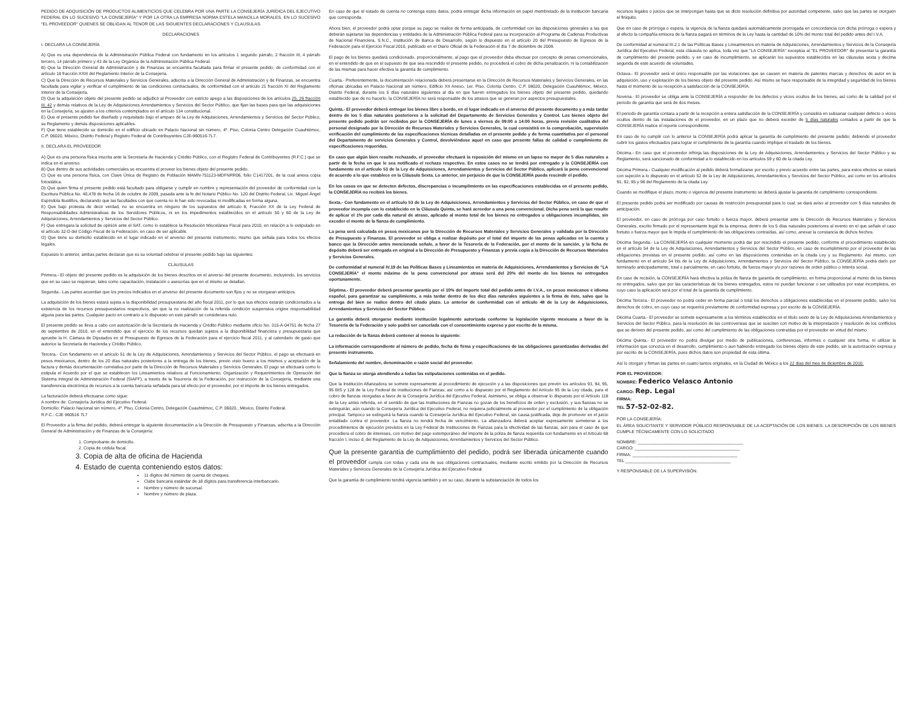PEDIDO DE ADQUISICIÓN DE PRODUCTOS ALIMENTICIOS QUE CELEBRA POR UNA PARTE LA CONSEJERÍA JURÍDICA DEL EJECUTIVO FEDERAL EN LO SUCESIVO "LA CONSEJERÍA" Y POR LA OTRA LA EMPRESA NORMA ESTELA MANCILLA MORALES, EN LO SUCESIVO "EL PROVEEDOR" QUIENES SE OBLIGAN AL TENOR DE LAS SIGUIENTES DECLARACIONES Y CLAUSULAS.
DECLARACIONES
I. DECLARA LA CONSEJERÍA
A) Que es una dependencia de la Administración Pública Federal con fundamento en los artículos 1 segundo párrafo, 2 fracción III, 4 párrafo tercero, 14 párrafo primero y 43 de la Ley Orgánica de la Administración Pública Federal.
B) Que la Dirección General de Administración y de Finanzas se encuentra facultada para firmar el presente pedido, de conformidad con el artículo 16 fracción XXIII del Reglamento Interior de la Consejería.
C) Que la Dirección de Recursos Materiales y Servicios Generales, adscrita a la Dirección General de Administración y de Finanzas, se encuentra facultada para vigilar y verificar el cumplimiento de las condiciones contractuales, de conformidad con el artículo 21 fracción XI del Reglamento Interior de la Consejería.
D) Que la adquisición objeto del presente pedido se adjudicó al Proveedor con estricto apego a las disposiciones de los artículos 25, 26 fracción III, 42 y demás relativos de la Ley de Adquisiciones Arrendamientos y Servicios del Sector Público, que fijan las bases para que las adquisiciones en la Consejería, se ajusten a los criterios contemplados en el artículo 134 constitucional.
E) Que el presente pedido fue diseñado y requisitado bajo el amparo de la Ley de Adquisiciones, Arrendamientos y Servicios del Sector Público, su Reglamento y demás disposiciones aplicables.
F) Que tiene establecido su domicilio en el edificio ubicado en Palacio Nacional sin número, 4º. Piso, Colonia Centro Delegación Cuauhtémoc, C.P. 06020, México, Distrito Federal y Registro Federal de Contribuyentes CJE-960516-7L7.
II. DECLARA EL PROVEEDOR
A) Que es una persona física inscrita ante la Secretaría de Hacienda y Crédito Público, con el Registro Federal de Contribuyentes (R.F.C.) que se indica en el anverso.
B) Que dentro de sus actividades comerciales se encuentra el proveer los bienes objeto del presente pedido.
C) Que es una persona física, con Clave Única de Registro de Población MAMN-751123-MDFNRR06, folio C1417201, de la cual anexa copia fotostática.
D) Que quien firma el presente pedido está facultado para obligarse y cumplir en nombre y representación del proveedor de conformidad con la Escritura Pública No. 40,478 de fecha 16 de octubre de 2009, pasada ante la fe del Notario Público No. 120 del Distrito Federal, Lic. Miguel Ángel Espíndola Bustillos, declarando que las facultades con que cuenta no le han sido revocadas ni modificadas en forma alguna.
E) Que bajo protesta de decir verdad, no se encuentra en ninguno de los supuestos del artículo 8, Fracción XX de la Ley Federal de Responsabilidades Administrativas de los Servidores Públicos, ni en los impedimentos establecidos en el artículo 50 y 60 de la Ley de Adquisiciones, Arrendamientos y Servicios del Sector Público.
F) Que entregara la solicitud de opinión ante el SAT, como lo establece la Resolución Miscelánea Fiscal para 2010, en relación a lo estipulado en el artículo 32-D del Código Fiscal de la Federación, en caso de ser aplicable.
G) Que tiene su domicilio establecido en el lugar indicado en el anverso del presente instrumento, mismo que señala para todos los efectos legales.
Expuesto lo anterior, ambas partes declaran que es su voluntad celebrar el presente pedido bajo las siguientes:
CLAUSULAS
Primera.- El objeto del presente pedido es la adquisición de los bienes descritos en el anverso del presente documento, incluyendo, los servicios que en su caso se requieran, tales como capacitación, instalación o asesorías que en el mismo se detallan.
Segunda.- Las partes acuerdan que los precios indicados en el anverso del presente documento son fijos y no se otorgaran anticipos.
La adquisición de los bienes estará sujeta a la disponibilidad presupuestaria del año fiscal 2011, por lo que sus efectos estarán condicionados a la existencia de los recursos presupuestarios respectivos, sin que la no realización de la referida condición suspensiva origine responsabilidad alguna para las partes. Cualquier pacto en contrario a lo dispuesto en este párrafo se considerara nulo.
El presente pedido se lleva a cabo con autorización de la Secretaría de Hacienda y Crédito Público mediante oficio No. 315-A-04751 de fecha 27 de septiembre de 2010, en el entendido que el ejercicio de los recursos quedan sujetos a la disponibilidad financiera y presupuestaria que apruebe la H. Cámara de Diputados en el Presupuesto de Egresos de la Federación para el ejercicio fiscal 2011, y al calendario de gasto que autorice la Secretaría de Hacienda y Crédito Público.
Tercera.- Con fundamento en el artículo 51 de la Ley de Adquisiciones, Arrendamientos y Servicios del Sector Público, el pago se efectuará en pesos mexicanos, dentro de los 20 días naturales posteriores a la entrega de los bienes, previo visto bueno a los mismos y aceptación de la factura y demás documentación correlativa por parte de la Dirección de Recursos Materiales y Servicios Generales. El pago se efectuará como lo estipula el Acuerdo por el que se establecen los Lineamientos relativos al Funcionamiento, Organización y Requerimientos de Operación del Sistema Integral de Administración Federal (SIAFF), a través de la Tesorería de la Federación, por instrucción de la Consejería, mediante una transferencia electrónica de recursos a la cuenta bancaria señalada para tal efecto por el proveedor, por el importe de los bienes entregados.
La facturación deberá efectuarse como sigue:
A nombre de: Consejería Jurídica del Ejecutivo Federal.
Domicilio: Palacio Nacional sin número, 4º. Piso, Colonia Centro, Delegación Cuauhtémoc, C.P. 06020., México, Distrito Federal.
R.F.C.: CJE 960516 7L7
El Proveedor a la firma del pedido, deberá entregar la siguiente documentación a la Dirección de Presupuesto y Finanzas, adscrita a la Dirección General de Administración y de Finanzas de la Consejería:
1. Comprobante de domicilio.
2. Copia de cédula fiscal.
3. Copia de alta de oficina de Hacienda
4. Estado de cuenta conteniendo estos datos:
11 dígitos del número de cuenta de cheques.
Clabe bancaria estándar de 18 dígitos para transferencia interbancario.
Nombre y número de sucursal.
Nombre y número de plaza.
En caso de que el estado de cuenta no contenga estos datos, podrá entregar dicha información en papel membretado de la institución bancaria que corresponda.
Ahora bien, el proveedor podrá optar porque su pago se realice de forma anticipada, de conformidad con las disposiciones generales a las que deberán sujetarse las dependencias y entidades de la Administración Pública Federal para su incorporación al Programa de Cadenas Productivas de Nacional Financiera, S.N.C., Institución de Banca de Desarrollo, según lo dispuesto en el artículo 20 del Presupuesto de Egresos de la Federación para el Ejercicio Fiscal 2010, publicado en el Diario Oficial de la Federación el día 7 de diciembre de 2009.
El pago de los bienes quedará condicionado, proporcionalmente, al pago que el proveedor deba efectuar por concepto de penas convencionales, en el entendido de que en el supuesto de que sea rescindido el presente pedido, no procederá el cobro de dicha penalización, ni la contabilización de las mismas para hacer efectiva la garantía de cumplimiento.
Cuarta.- Preferentemente, la documentación relacionada deberá presentarse en la Dirección de Recursos Materiales y Servicios Generales, en las oficinas ubicadas en Palacio Nacional sin número, Edificio XII Anexo, 1er. Piso, Colonia Centro, C.P. 06020, Delegación Cuauhtémoc, México, Distrito Federal, durante los 5 días naturales siguientes al día en que fueren entregados los bienes objeto del presente pedido, quedando establecido que de no hacerlo, la CONSEJERÍA no será responsable de los atrasos que se generan por aspectos presupuestales.
Quinta.- El proveedor deberá entregar los bienes libre a bordo, en el lugar indicado en el anverso del presente documento y a más tardar dentro de los 5 días naturales posteriores a la solicitud del Departamento de Servicios Generales y Control. Los bienes objeto del presente pedido podrán ser recibidos por la CONSEJERÍA de lunes a viernes de 09:00 a 14:00 horas, previa revisión cualitativa del personal designado por la Dirección de Recursos Materiales y Servicios Generales, la cual consistirá en la comprobación, supervisión verificación del cumplimiento de las especificaciones técnicas detalladas en el presente pedido y de forma cuantitativa por el personal del Departamento de servicios Generales y Control, devolviéndose aquel en caso que presente fallas de calidad o cumplimiento de especificaciones requeridas.
En caso que algún bien resulte rechazado, el proveedor efectuará la reposición del mismo en un lapso no mayor de 5 días naturales a partir de la fecha en que le sea notificado el rechazo respectivo. En estos casos no se tendrá por entregado y la CONSEJERÍA con fundamento en el artículo 53 de la Ley de Adquisiciones, Arrendamientos y Servicios del Sector Público, aplicará la pena convencional de acuerdo a lo que establece en la Cláusula Sexta. Lo anterior, sin perjuicio de que la CONSEJERÍA pueda rescindir el pedido.
En los casos en que se detecten defectos, discrepancias o incumplimiento en las especificaciones establecidas en el presente pedido, la CONSEJERÍA no recibirá los bienes.
Sexta.- Con fundamento en el artículo 53 de la Ley de Adquisiciones, Arrendamientos y Servicios del Sector Público, en caso de que el proveedor incumpla con lo establecido en la Cláusula Quinta, se hará acreedor a una pena convencional. Dicha pena será la que resulte de aplicar el 1% por cada día natural de atraso, aplicado al monto total de los bienes no entregados u obligaciones incumplidas, sin exceder el monto de la fianza de cumplimiento.
La pena será calculada en pesos mexicanos por la Dirección de Recursos Materiales y Servicios Generales y validada por la Dirección de Presupuesto y Finanzas. El proveedor se obliga a realizar depósito por el total del importe de las penas aplicadas en la cuenta y banco que la Dirección antes mencionada señale, a favor de la Tesorería de la Federación, por el monto de la sanción, y la ficha de depósito deberá ser entregada en original a la Dirección de Presupuesto y Finanzas y previa copia a la Dirección de Recursos Materiales y Servicios Generales.
De conformidad al numeral IV.19 de las Políticas Bases y Lineamientos en materia de Adquisiciones, Arrendamientos y Servicios de "LA CONSEJERÍA" el monto máximo de la pena convencional por atraso será del 20% del monto de los bienes no entregados oportunamente.
Séptima.- El proveedor deberá presentar garantía por el 10% del importe total del pedido antes de I.V.A., en pesos mexicanos e idioma español, para garantizar su cumplimiento, a más tardar dentro de los diez días naturales siguientes a la firma de éste, salvo que la entrega del bien se realice dentro del citado plazo. Lo anterior de conformidad con el artículo 48 de la Ley de Adquisiciones, Arrendamientos y Servicios del Sector Público.
La garantía deberá otorgarse mediante institución legalmente autorizada conforme la legislación vigente mexicana a favor de la Tesorería de la Federación y solo podrá ser cancelada con el consentimiento expreso y por escrito de la misma.
La redacción de la fianza deberá contener al menos lo siguiente:
La información correspondiente al número de pedido, fecha de firma y especificaciones de las obligaciones garantizadas derivadas del presente instrumento.
Señalamiento del nombre, denominación o razón social del proveedor.
Que la fianza se otorga atendiendo a todas las estipulaciones contenidas en el pedido.
Que la Institución Afianzadora se somete expresamente al procedimiento de ejecución y a las disposiciones que prevén los artículos 93, 94, 95, 95 BIS y 128 de la Ley Federal de Instituciones de Fianzas; así como a lo dispuesto por el Reglamento del Artículo 95 de la Ley citada, para el cobro de fianzas otorgadas a favor de la Consejería Jurídica del Ejecutivo Federal, Asimismo, se obliga a observar lo dispuesto por el Artículo 118 de la Ley antes referida, en el sentido de que las Instituciones de Fianzas no gozan de los beneficios de orden y exclusión, y sus fianzas no se extinguirán, aún cuando la Consejería Jurídica del Ejecutivo Federal, no requiera judicialmente al proveedor por el cumplimiento de la obligación principal. Tampoco se extinguirá la fianza cuando la Consejería Jurídica del Ejecutivo Federal, sin causa justificada, deje de promover en el juicio entablado contra el proveedor. La fianza no tendrá fecha de vencimiento. La afianzadora deberá aceptar expresamente someterse a los procedimientos de ejecución previstos en la Ley Federal de Instituciones de Fianzas para la efectividad de las fianzas, aún para el caso de que procediera el cobro de intereses, con motivo del pago extemporáneo del importe de la póliza de fianza requerida con fundamento en el Artículo 68 fracción I, inciso d, del Reglamento de la Ley de Adquisiciones, Arrendamientos y Servicios del Sector Público.
Que la presente garantía de cumplimiento del pedido, podrá ser liberada únicamente cuando el proveedor cumpla con todas y cada una de sus obligaciones contractuales, mediante escrito emitido por la Dirección de Recursos Materiales y Servicios Generales de la Consejería Jurídica del Ejecutivo Federal.
Que la garantía de cumplimiento tendrá vigencia también y en su caso, durante la substanciación de todos los
recursos legales o juicios que se interpongan hasta que se dicte resolución definitiva por autoridad competente, salvo que las partes se otorguen el finiquito.
Que en caso de prórroga o espera, la vigencia de la fianza quedará automáticamente prorrogada en concordancia con dicha prórroga o espera y al efecto la compañía emisora de la fianza pagará en términos de la Ley hasta la cantidad de 10% del monto total del pedido antes del I.V.A.
De conformidad al numeral III.2.1 de las Políticas Bases y Lineamientos en materia de Adquisiciones, Arrendamientos y Servicios de la Consejería Jurídica del Ejecutivo Federal, esta cláusula no aplica, toda vez que "LA CONSEJERÍA" exceptúa al "EL PROVEEDOR" de presentar la garantía de cumplimiento del presente pedido, y en caso de incumplimiento, se aplicarán los supuestos establecidos en las cláusulas sexta y decima segunda de este acuerdo de voluntades.
Octava.- El proveedor será el único responsable por las violaciones que se causen en materia de patentes marcas y derechos de autor en la adquisición, uso y explotación de los bienes objeto del presente pedido. Así mismo se hace responsable de la integridad y seguridad de los bienes hasta el momento de su recepción a satisfacción de la CONSEJERÍA.
Novena.- El proveedor se obliga ante la CONSEJERÍA a responder de los defectos y vicios ocultos de los bienes, así como de la calidad por el periodo de garantía que será de dos meses.
El periodo de garantía contara a partir de la recepción a entera satisfacción de la CONSEJERÍA y consistirá en subsanar cualquier defecto o vicios ocultos dentro de las instalaciones de el proveedor, en un plazo que no deberá exceder de 5 días naturales contados a partir de que la CONSEJERÍA realice el reporte correspondiente.
En caso de no cumplir con lo anterior la CONSEJERÍA podrá aplicar la garantía de cumplimiento del presente pedido; debiendo el proveedor cubrir los gastos efectuados para lograr el cumplimiento de la garantía cuando implique el traslado de los bienes.
Décima.- En caso que el proveedor infrinja las disposiciones de la Ley de Adquisiciones, Arrendamientos y Servicios del Sector Público y su Reglamento, será sancionado de conformidad a lo establecido en los artículos 59 y 60 de la citada Ley.
Décima Primera.- Cualquier modificación al pedido deberá formalizarse por escrito y previo acuerdo entre las partes, para estos efectos se estará con sujeción a lo dispuesto en el artículo 52 de la Ley de Adquisiciones, Arrendamientos y Servicios del Sector Público, así como en los artículos 91, 92, 95 y 96 del Reglamento de la citada Ley.
Cuando se modifique el plazo, monto o vigencia del presente instrumento se deberá ajustar la garantía de cumplimiento correspondiente.
El presente pedido podrá ser modificado por causas de restricción presupuestal para lo cual, se dará aviso al proveedor con 5 días naturales de anticipación.
El proveedor, en caso de prórroga por caso fortuito o fuerza mayor, deberá presentar ante la Dirección de Recursos Materiales y Servicios Generales, escrito firmado por el representante legal de la empresa, dentro de los 5 días naturales posteriores al evento en el que señale el caso fortuito o fuerza mayor que le impida el cumplimiento de las obligaciones contraídas, así como, anexar la constancia de dichos hechos.
Décima Segunda.- La CONSEJERÍA en cualquier momento podrá dar por rescindido el presente pedido, conforme el procedimiento establecido en el artículo 54 de la Ley de Adquisiciones, Arrendamientos y Servicios del Sector Público, en caso de incumplimiento por el proveedor de las obligaciones previstas en el presente pedido, así como en las disposiciones contenidas en la citada Ley y su Reglamento. Así mismo, con fundamento en el artículo 54 bis de la Ley de Adquisiciones, Arrendamientos y Servicios del Sector Público, la CONSEJERÍA podrá darlo por terminado anticipadamente, total o parcialmente, en caso fortuito, de fuerza mayor y/o por razones de orden público o interés social.
En caso de recisión, la CONSEJERÍA hará efectiva la póliza de fianza de garantía de cumplimiento, en forma proporcional al monto de los bienes no entregados, salvo que por las características de los bienes entregados, estos no puedan funcionar o ser utilizados por estar incompletos, en cuyo caso la aplicación será por el total de la garantía de cumplimiento.
Décima Tercera.- El proveedor no podrá ceder en forma parcial o total los derechos u obligaciones establecidas en el presente pedido, salvo los derechos de cobro, en cuyo caso se requerirá previamente de conformidad expresa y por escrito de la CONSEJERÍA.
Décima Cuarta.- El proveedor se somete expresamente a los términos establecidos en el título sexto de la Ley de Adquisiciones Arrendamientos y Servicios del Sector Público, para la resolución de las controversias que se susciten con motivo de la interpretación y resolución de los conflictos que se deriven del presente pedido, así como del cumplimiento de las obligaciones contraídas por el proveedor en virtud del mismo.
Décima Quinta.- El proveedor no podrá divulgar por medio de publicaciones, conferencias, informes o cualquier otra forma, ni utilizar la información que conozca en el desarrollo, cumplimiento o aun habiendo entregado los bienes objeto de este pedido, sin la autorización expresa y por escrito de la CONSEJERÍA, pues dichos datos son propiedad de esta última.
Así lo otorgan y firman las partes en cuatro tantos originales, en la Ciudad de México a los 22 días del mes de diciembre de 2010.
POR EL PROVEEDOR:
NOMBRE: Federico Velasco Antonio
CARGO: Rep. Legal
FIRMA:
TEL 57-52-02-82.
POR LA CONSEJERÍA:
EL ÁREA SOLICITANTE Y SERVIDOR PÚBLICO RESPONSABLE DE LA ACEPTACIÓN DE LOS BIENES. LA DESCRIPCIÓN DE LOS BIENES CUMPLE TÉCNICAMENTE CON LO SOLICITADO
NOMBRE: ____________________________________________
CARGO: ____________________________________________
FIRMA: ____________________________________________
TEL ____________________________________________
Y RESPONSABLE DE LA SUPERVISIÓN.